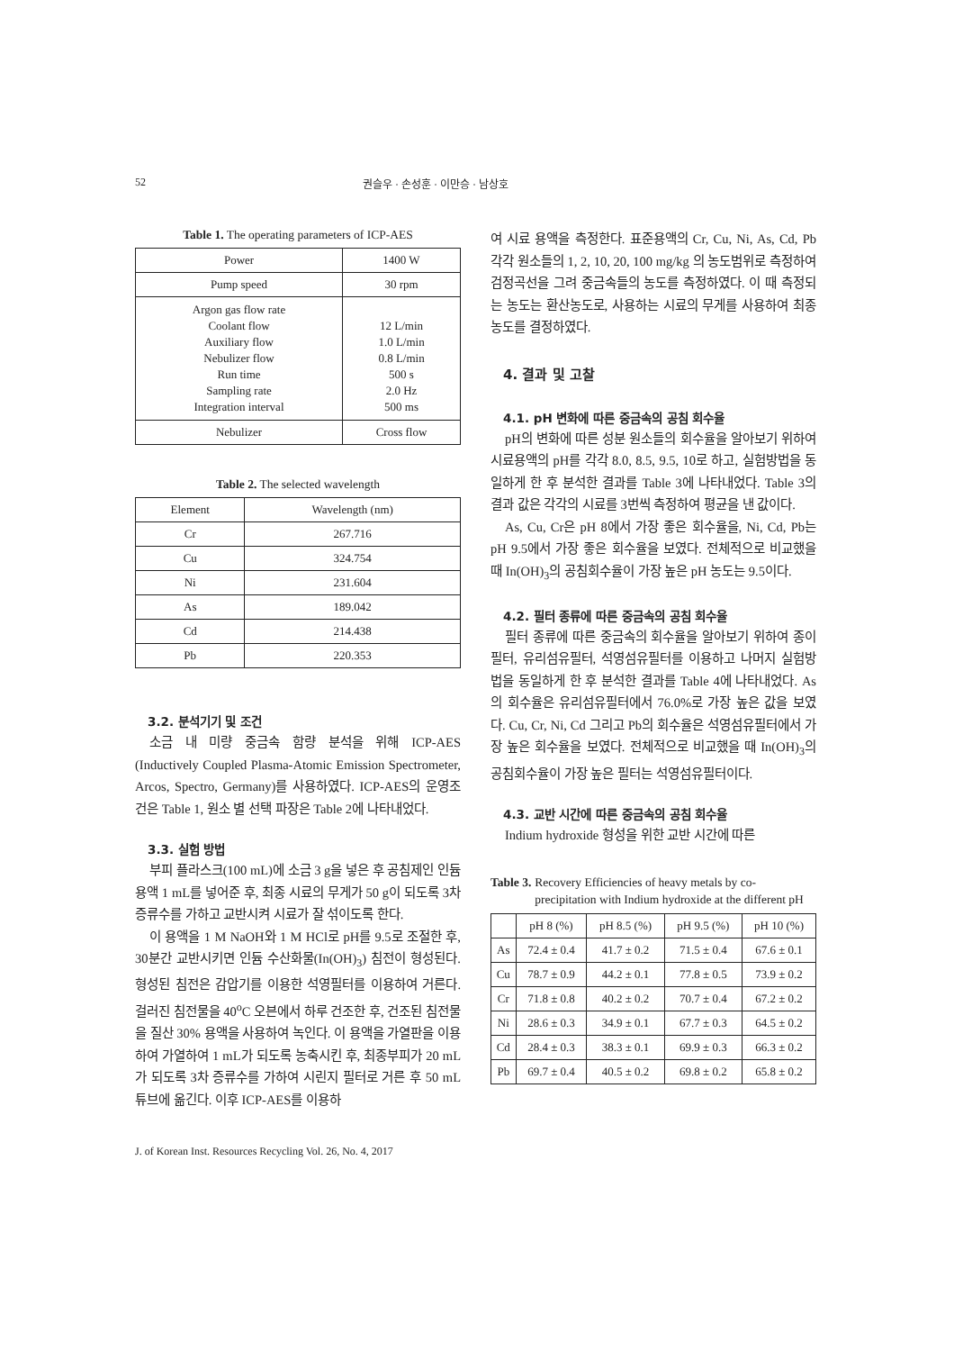52 권슬우 · 손성훈 · 이만승 · 남상호
Table 1. The operating parameters of ICP-AES
| Power | 1400 W |
| Pump speed | 30 rpm |
| Argon gas flow rate Coolant flow Auxiliary flow Nebulizer flow Run time Sampling rate Integration interval | 12 L/min 1.0 L/min 0.8 L/min 500 s 2.0 Hz 500 ms |
| Nebulizer | Cross flow |
Table 2. The selected wavelength
| Element | Wavelength (nm) |
| --- | --- |
| Cr | 267.716 |
| Cu | 324.754 |
| Ni | 231.604 |
| As | 189.042 |
| Cd | 214.438 |
| Pb | 220.353 |
3.2. 분석기기 및 조건
소금 내 미량 중금속 함량 분석을 위해 ICP-AES (Inductively Coupled Plasma-Atomic Emission Spectrometer, Arcos, Spectro, Germany)를 사용하였다. ICP-AES의 운영조건은 Table 1, 원소 별 선택 파장은 Table 2에 나타내었다.
3.3. 실험 방법
부피 플라스크(100 mL)에 소금 3 g을 넣은 후 공침제인 인듐용액 1 mL를 넣어준 후, 최종 시료의 무게가 50 g이 되도록 3차 증류수를 가하고 교반시켜 시료가 잘 섞이도록 한다.
이 용액을 1 M NaOH와 1 M HCl로 pH를 9.5로 조절한 후, 30분간 교반시키면 인듐 수산화물(In(OH)<sub>3</sub>) 침전이 형성된다. 형성된 침전은 감압기를 이용한 석영필터를 이용하여 거른다. 걸러진 침전물을 40<sup>o</sup>C 오븐에서 하루 건조한 후, 건조된 침전물을 질산 30% 용액을 사용하여 녹인다. 이 용액을 가열판을 이용하여 가열하여 1 mL가 되도록 농축시킨 후, 최종부피가 20 mL가 되도록 3차 증류수를 가하여 시린지 필터로 거른 후 50 mL 튜브에 옮긴다. 이후 ICP-AES를 이용하
여 시료 용액을 측정한다. 표준용액의 Cr, Cu, Ni, As, Cd, Pb 각각 원소들의 1, 2, 10, 20, 100 mg/kg 의 농도범위로 측정하여 검정곡선을 그려 중금속들의 농도를 측정하였다. 이 때 측정되는 농도는 환산농도로, 사용하는 시료의 무게를 사용하여 최종농도를 결정하였다.
4. 결과 및 고찰
4.1. pH 변화에 따른 중금속의 공침 회수율
pH의 변화에 따른 성분 원소들의 회수율을 알아보기 위하여 시료용액의 pH를 각각 8.0, 8.5, 9.5, 10로 하고, 실험방법을 동일하게 한 후 분석한 결과를 Table 3에 나타내었다. Table 3의 결과 값은 각각의 시료를 3번씩 측정하여 평균을 낸 값이다.
As, Cu, Cr은 pH 8에서 가장 좋은 회수율을, Ni, Cd, Pb는 pH 9.5에서 가장 좋은 회수율을 보였다. 전체적으로 비교했을 때 In(OH)<sub>3</sub>의 공침회수율이 가장 높은 pH 농도는 9.5이다.
4.2. 필터 종류에 따른 중금속의 공침 회수율
필터 종류에 따른 중금속의 회수율을 알아보기 위하여 종이필터, 유리섬유필터, 석영섬유필터를 이용하고 나머지 실험방법을 동일하게 한 후 분석한 결과를 Table 4에 나타내었다. As의 회수율은 유리섬유필터에서 76.0%로 가장 높은 값을 보였다. Cu, Cr, Ni, Cd 그리고 Pb의 회수율은 석영섬유필터에서 가장 높은 회수율을 보였다. 전체적으로 비교했을 때 In(OH)<sub>3</sub>의 공침회수율이 가장 높은 필터는 석영섬유필터이다.
4.3. 교반 시간에 따른 중금속의 공침 회수율
Indium hydroxide 형성을 위한 교반 시간에 따른
Table 3. Recovery Efficiencies of heavy metals by co-precipitation with Indium hydroxide at the different pH
| | pH 8 (%) | pH 8.5 (%) | pH 9.5 (%) | pH 10 (%) |
| --- | --- | --- | --- | --- |
| As | 72.4 ± 0.4 | 41.7 ± 0.2 | 71.5 ± 0.4 | 67.6 ± 0.1 |
| Cu | 78.7 ± 0.9 | 44.2 ± 0.1 | 77.8 ± 0.5 | 73.9 ± 0.2 |
| Cr | 71.8 ± 0.8 | 40.2 ± 0.2 | 70.7 ± 0.4 | 67.2 ± 0.2 |
| Ni | 28.6 ± 0.3 | 34.9 ± 0.1 | 67.7 ± 0.3 | 64.5 ± 0.2 |
| Cd | 28.4 ± 0.3 | 38.3 ± 0.1 | 69.9 ± 0.3 | 66.3 ± 0.2 |
| Pb | 69.7 ± 0.4 | 40.5 ± 0.2 | 69.8 ± 0.2 | 65.8 ± 0.2 |
J. of Korean Inst. Resources Recycling Vol. 26, No. 4, 2017